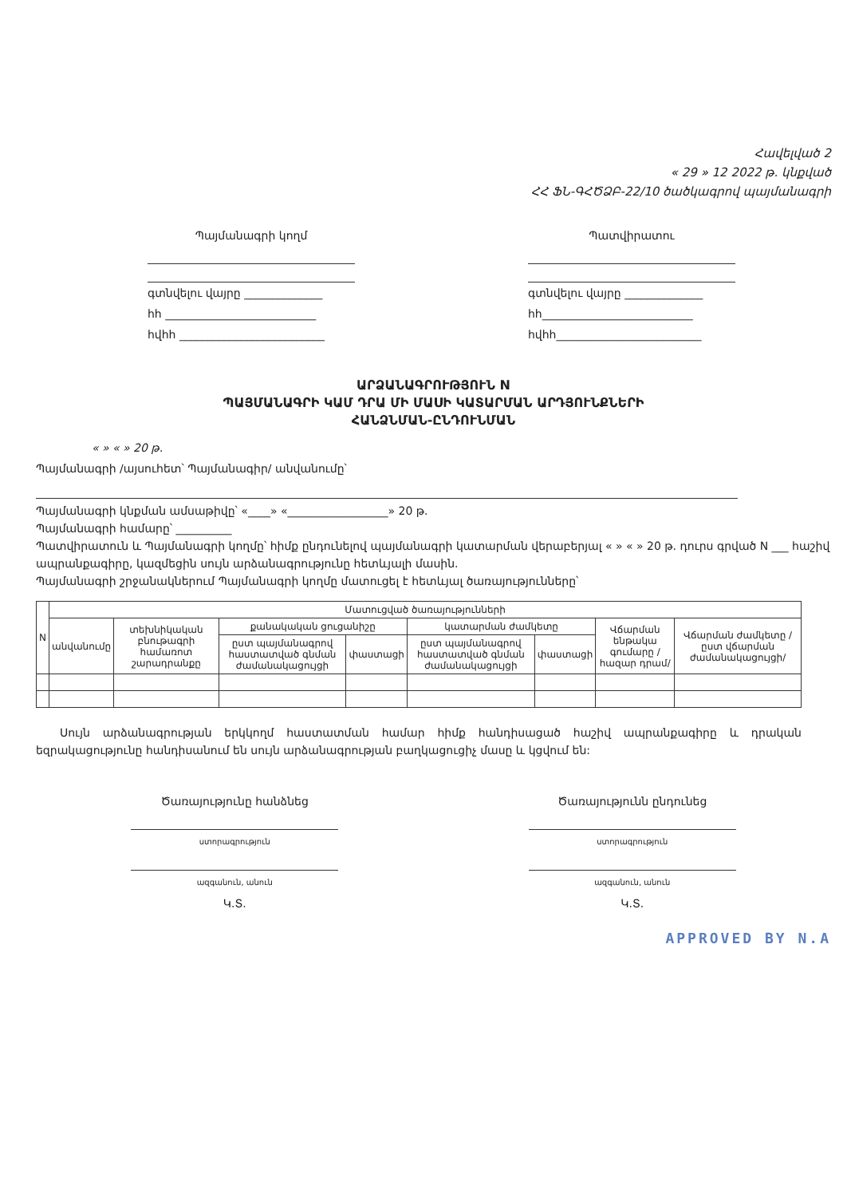Հավելված 2
« 29 » 12 2022 թ. կնքված
ՀՀ ՖՆ-ԳՀԾՁԲ-22/10 ծածկագրով պայմանագրի
Պայմանագրի կողմ
գտնվելու վայրը ______________
հհ ___________________________
հվհհ __________________________
Պատվիրատու
գտնվելու վայրը ______________
հհ___________________________
հվհհ__________________________
ԱՐՁԱՆԱԳՐՈՒԹՅՈՒՆ N
ՊԱՅՄԱՆԱԳՐԻ ԿԱՄ ԴՐԱ ՄԻ ՄԱՍԻ ԿԱՏԱՐՄԱՆ ԱՐԴՅՈՒՆՔՆԵՐԻ
ՀԱՆՁՆՄԱՆ-ԸՆԴՈՒՆՄԱՆ
« » « » 20 թ.
Պայմանագրի /այսուհետ՝ Պայմանագիր/ անվանումը՝
Պայմանագրի կնքման ամսաթիվը՝ «____» «__________________» 20 թ.
Պայմանագրի համարը՝ __________
Պատվիրատուն և Պայմանագրի կողմը՝ հիմք ընդունելով պայմանագրի կատարման վերաբերյալ « » « » 20 թ. դուրս գրված N ___ հաշիվ ապրանքագիրը, կազմեցին սույն արձանագրությունը հետևյալի մասին.
Պայմանագրի շրջանակներում Պայմանագրի կողմը մատուցել է հետևյալ ծառայությունները՝
| N | Մատուցված ծառայությունների | | | | | | | |
| --- | --- | --- | --- | --- | --- | --- | --- | --- |
| | անվանումը | տեխնիկական բնութագրի համառոտ շարադրանքը | քանակական ցուցանիշը | | կատարման ժամկետը | | Վճարման ենթակա գումարը /հազար դրամ/ | Վճարման ժամկետը /ըստ վճարման ժամանակացույցի/ |
| | | | ըստ պայմանագրով հաստատված գնման ժամանակացույցի | փաստացի | ըստ պայմանագրով հաստատված գնման ժամանակացույցի | փաստացի | | |
Սույն արձանագրության երկկողմ հաստատման համար հիմք հանդիսացած հաշիվ ապրանքագիրը և դրական եզրակացությունը հանդիսանում են սույն արձանագրության բաղկացուցիչ մասը և կցվում են:
Ծառայությունը հանձնեց
ստորագրություն
ազգանուն, անուն
Կ.Տ.
Ծառայությունն ընդունեց
ստորագրություն
ազգանուն, անուն
Կ.Տ.
APPROVED BY N.A